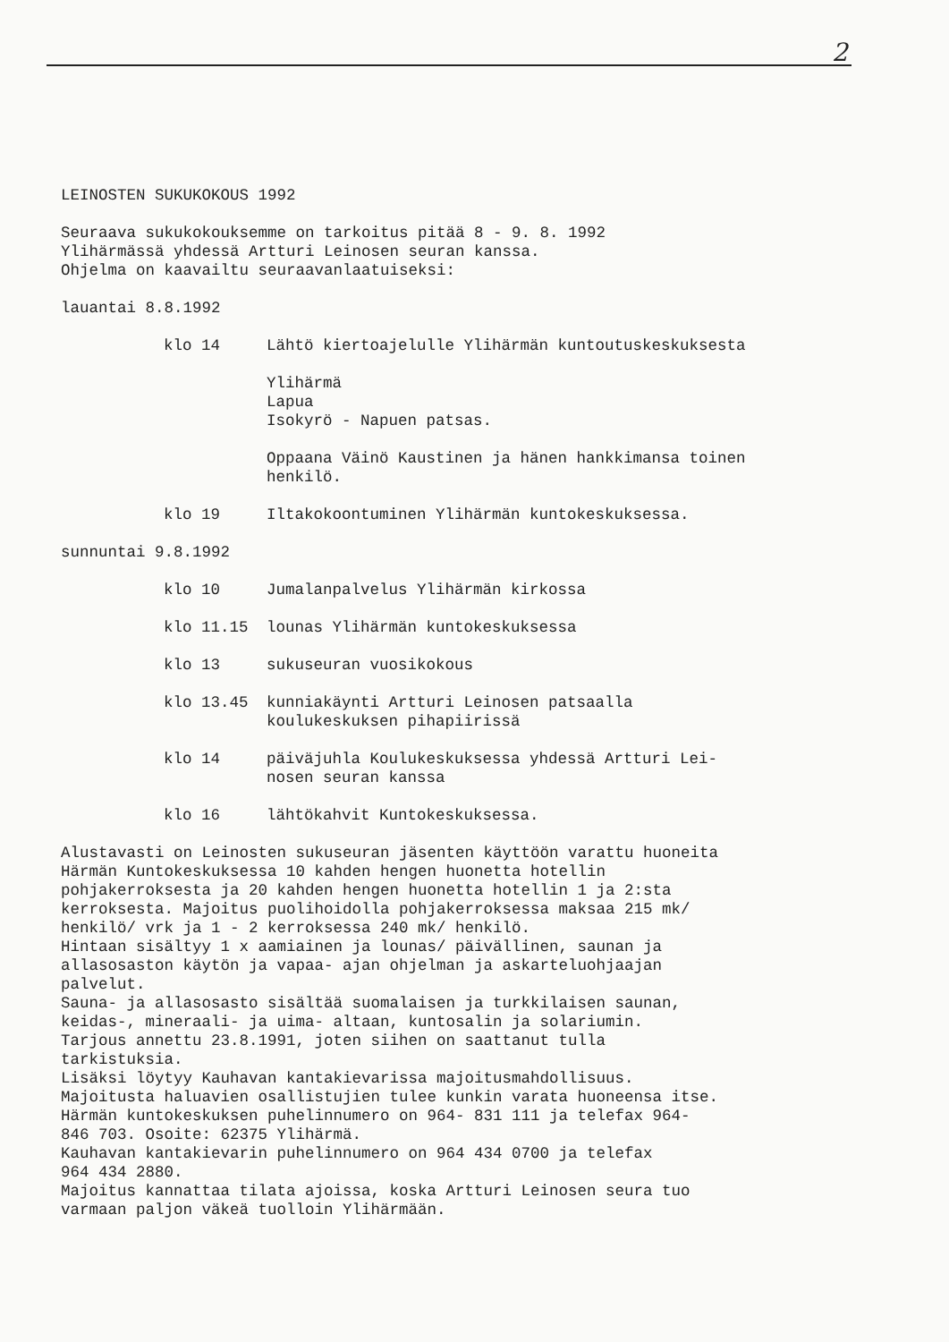2
LEINOSTEN SUKUKOKOUS 1992
Seuraava sukukokouksemme on tarkoitus pitää 8 - 9. 8. 1992
Ylihärmässä yhdessä Artturi Leinosen seuran kanssa.
Ohjelma on kaavailtu seuraavanlaatuiseksi:
lauantai 8.8.1992
klo 14 Lähtö kiertoajelulle Ylihärmän kuntoutuskeskuksesta
Ylihärmä
Lapua
Isokyrö - Napuen patsas.
Oppaana Väinö Kaustinen ja hänen hankkimansa toinen
henkilö.
klo 19 Iltakokoontuminen Ylihärmän kuntokeskuksessa.
sunnuntai 9.8.1992
klo 10 Jumalanpalvelus Ylihärmän kirkossa
klo 11.15 lounas Ylihärmän kuntokeskuksessa
klo 13 sukuseuran vuosikokous
klo 13.45 kunniakäynti Artturi Leinosen patsaalla
koulukeskuksen pihapiirissä
klo 14 päiväjuhla Koulukeskuksessa yhdessä Artturi Lei-
nosen seuran kanssa
klo 16 lähtökahvit Kuntokeskuksessa.
Alustavasti on Leinosten sukuseuran jäsenten käyttöön varattu huoneita
Härmän Kuntokeskuksessa 10 kahden hengen huonetta hotellin
pohjakerroksesta ja 20 kahden hengen huonetta hotellin 1 ja 2:sta
kerroksesta. Majoitus puolihoidolla pohjakerroksessa maksaa 215 mk/
henkilö/ vrk ja 1 - 2 kerroksessa 240 mk/ henkilö.
Hintaan sisältyy 1 x aamiainen ja lounas/ päivällinen, saunan ja
allasosaston käytön ja vapaa- ajan ohjelman ja askarteluohjaajan
palvelut.
Sauna- ja allasosasto sisältää suomalaisen ja turkkilaisen saunan,
keidas-, mineraali- ja uima- altaan, kuntosalin ja solariumin.
Tarjous annettu 23.8.1991, joten siihen on saattanut tulla
tarkistuksia.
Lisäksi löytyy Kauhavan kantakievarissa majoitusmahdollisuus.
Majoitusta haluavien osallistujien tulee kunkin varata huoneensa itse.
Härmän kuntokeskuksen puhelinnumero on 964- 831 111 ja telefax 964-
846 703. Osoite: 62375 Ylihärmä.
Kauhavan kantakievarin puhelinnumero on 964 434 0700 ja telefax
964 434 2880.
Majoitus kannattaa tilata ajoissa, koska Artturi Leinosen seura tuo
varmaan paljon väkeä tuolloin Ylihärmään.